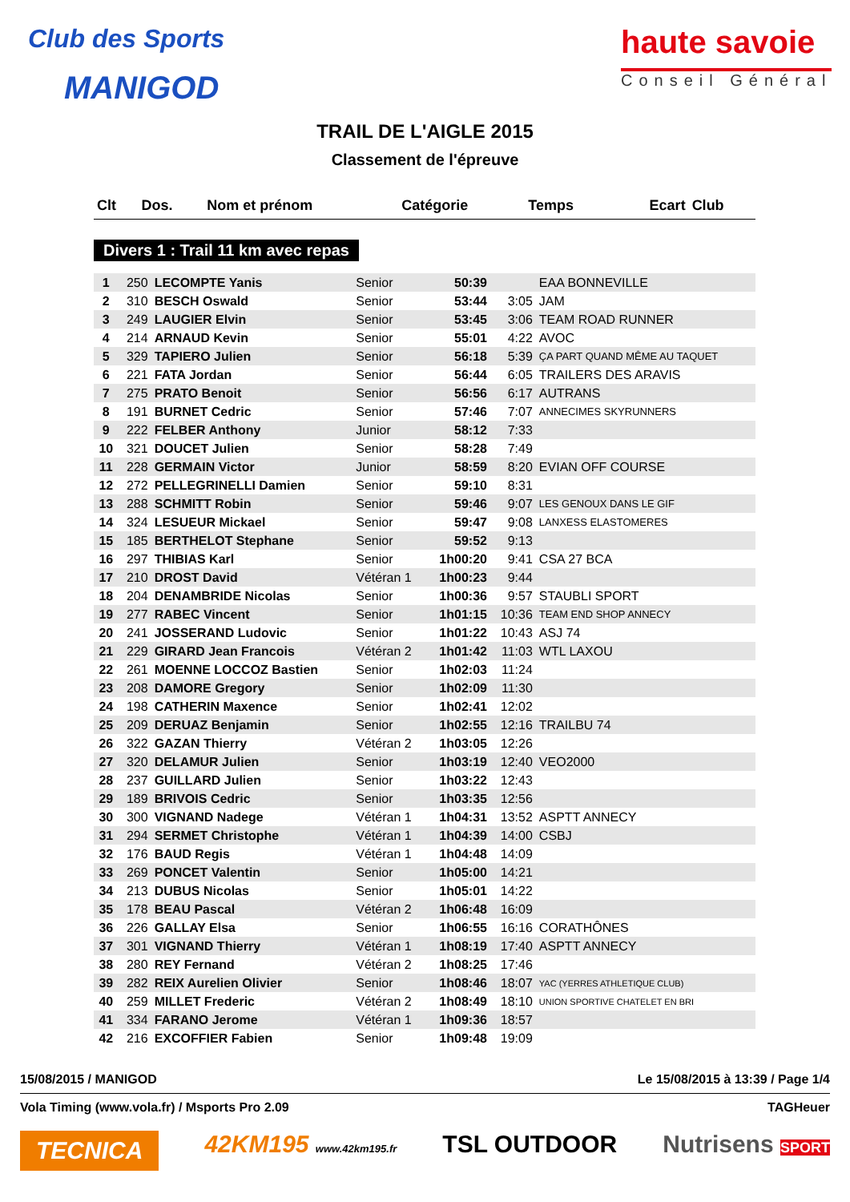Club des Sports
MANIGOD
haute savoie
Conseil Général
TRAIL DE L'AIGLE 2015
Classement de l'épreuve
| Clt | Dos. | Nom et prénom | Catégorie | Temps | Ecart | Club |
| --- | --- | --- | --- | --- | --- | --- |
Divers 1 : Trail 11 km avec repas
| 1 | 250 | LECOMPTE Yanis | Senior | 50:39 | | EAA BONNEVILLE |
| 2 | 310 | BESCH Oswald | Senior | 53:44 | 3:05 | JAM |
| 3 | 249 | LAUGIER Elvin | Senior | 53:45 | 3:06 | TEAM ROAD RUNNER |
| 4 | 214 | ARNAUD Kevin | Senior | 55:01 | 4:22 | AVOC |
| 5 | 329 | TAPIERO Julien | Senior | 56:18 | 5:39 | ÇA PART QUAND MÊME AU TAQUET |
| 6 | 221 | FATA Jordan | Senior | 56:44 | 6:05 | TRAILERS DES ARAVIS |
| 7 | 275 | PRATO Benoit | Senior | 56:56 | 6:17 | AUTRANS |
| 8 | 191 | BURNET Cedric | Senior | 57:46 | 7:07 | ANNECIMES SKYRUNNERS |
| 9 | 222 | FELBER Anthony | Junior | 58:12 | 7:33 | |
| 10 | 321 | DOUCET Julien | Senior | 58:28 | 7:49 | |
| 11 | 228 | GERMAIN Victor | Junior | 58:59 | 8:20 | EVIAN OFF COURSE |
| 12 | 272 | PELLEGRINELLI Damien | Senior | 59:10 | 8:31 | |
| 13 | 288 | SCHMITT Robin | Senior | 59:46 | 9:07 | LES GENOUX DANS LE GIF |
| 14 | 324 | LESUEUR Mickael | Senior | 59:47 | 9:08 | LANXESS ELASTOMERES |
| 15 | 185 | BERTHELOT Stephane | Senior | 59:52 | 9:13 | |
| 16 | 297 | THIBIAS Karl | Senior | 1h00:20 | 9:41 | CSA 27 BCA |
| 17 | 210 | DROST David | Vétéran 1 | 1h00:23 | 9:44 | |
| 18 | 204 | DENAMBRIDE Nicolas | Senior | 1h00:36 | 9:57 | STAUBLI SPORT |
| 19 | 277 | RABEC Vincent | Senior | 1h01:15 | 10:36 | TEAM END SHOP ANNECY |
| 20 | 241 | JOSSERAND Ludovic | Senior | 1h01:22 | 10:43 | ASJ 74 |
| 21 | 229 | GIRARD Jean Francois | Vétéran 2 | 1h01:42 | 11:03 | WTL LAXOU |
| 22 | 261 | MOENNE LOCCOZ Bastien | Senior | 1h02:03 | 11:24 | |
| 23 | 208 | DAMORE Gregory | Senior | 1h02:09 | 11:30 | |
| 24 | 198 | CATHERIN Maxence | Senior | 1h02:41 | 12:02 | |
| 25 | 209 | DERUAZ Benjamin | Senior | 1h02:55 | 12:16 | TRAILBU 74 |
| 26 | 322 | GAZAN Thierry | Vétéran 2 | 1h03:05 | 12:26 | |
| 27 | 320 | DELAMUR Julien | Senior | 1h03:19 | 12:40 | VEO2000 |
| 28 | 237 | GUILLARD Julien | Senior | 1h03:22 | 12:43 | |
| 29 | 189 | BRIVOIS Cedric | Senior | 1h03:35 | 12:56 | |
| 30 | 300 | VIGNAND Nadege | Vétéran 1 | 1h04:31 | 13:52 | ASPTT ANNECY |
| 31 | 294 | SERMET Christophe | Vétéran 1 | 1h04:39 | 14:00 | CSBJ |
| 32 | 176 | BAUD Regis | Vétéran 1 | 1h04:48 | 14:09 | |
| 33 | 269 | PONCET Valentin | Senior | 1h05:00 | 14:21 | |
| 34 | 213 | DUBUS Nicolas | Senior | 1h05:01 | 14:22 | |
| 35 | 178 | BEAU Pascal | Vétéran 2 | 1h06:48 | 16:09 | |
| 36 | 226 | GALLAY Elsa | Senior | 1h06:55 | 16:16 | CORATHÔNES |
| 37 | 301 | VIGNAND Thierry | Vétéran 1 | 1h08:19 | 17:40 | ASPTT ANNECY |
| 38 | 280 | REY Fernand | Vétéran 2 | 1h08:25 | 17:46 | |
| 39 | 282 | REIX Aurelien Olivier | Senior | 1h08:46 | 18:07 | YAC (YERRES ATHLETIQUE CLUB) |
| 40 | 259 | MILLET Frederic | Vétéran 2 | 1h08:49 | 18:10 | UNION SPORTIVE CHATELET EN BRI |
| 41 | 334 | FARANO Jerome | Vétéran 1 | 1h09:36 | 18:57 | |
| 42 | 216 | EXCOFFIER Fabien | Senior | 1h09:48 | 19:09 | |
15/08/2015 / MANIGOD Le 15/08/2015 à 13:39 / Page 1/4
Vola Timing (www.vola.fr) / Msports Pro 2.09 TAGHeuer
TECNICA 42KM195 www.42km195.fr TSL OUTDOOR Nutrisens SPORT